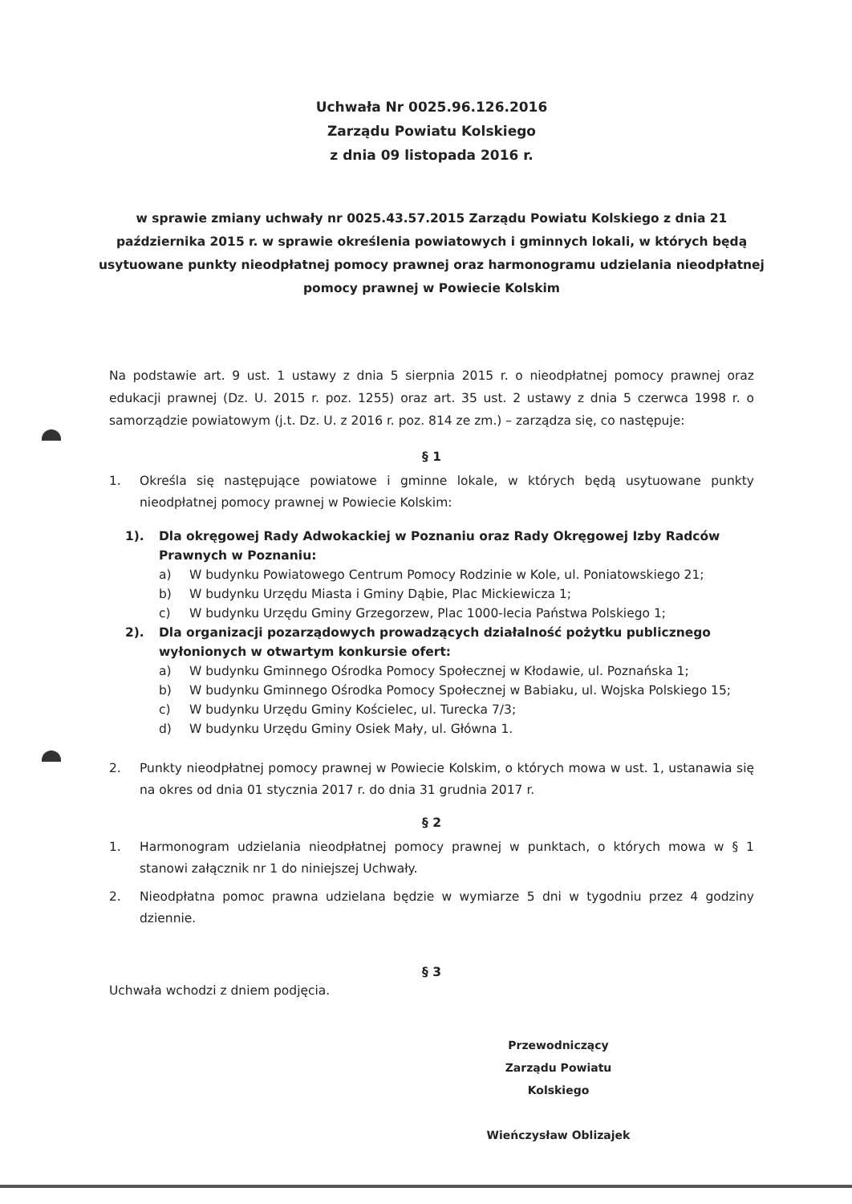Uchwała Nr 0025.96.126.2016
Zarządu Powiatu Kolskiego
z dnia 09 listopada 2016 r.
w sprawie zmiany uchwały nr 0025.43.57.2015 Zarządu Powiatu Kolskiego z dnia 21 października 2015 r. w sprawie określenia powiatowych i gminnych lokali, w których będą usytuowane punkty nieodpłatnej pomocy prawnej oraz harmonogramu udzielania nieodpłatnej pomocy prawnej w Powiecie Kolskim
Na podstawie art. 9 ust. 1 ustawy z dnia 5 sierpnia 2015 r. o nieodpłatnej pomocy prawnej oraz edukacji prawnej (Dz. U. 2015 r. poz. 1255) oraz art. 35 ust. 2 ustawy z dnia 5 czerwca 1998 r. o samorządzie powiatowym (j.t. Dz. U. z 2016 r. poz. 814 ze zm.) – zarządza się, co następuje:
§ 1
1. Określa się następujące powiatowe i gminne lokale, w których będą usytuowane punkty nieodpłatnej pomocy prawnej w Powiecie Kolskim:
1). Dla okręgowej Rady Adwokackiej w Poznaniu oraz Rady Okręgowej Izby Radców Prawnych w Poznaniu:
a) W budynku Powiatowego Centrum Pomocy Rodzinie w Kole, ul. Poniatowskiego 21;
b) W budynku Urzędu Miasta i Gminy Dąbie, Plac Mickiewicza 1;
c) W budynku Urzędu Gminy Grzegorzew, Plac 1000-lecia Państwa Polskiego 1;
2). Dla organizacji pozarządowych prowadzących działalność pożytku publicznego wyłonionych w otwartym konkursie ofert:
a) W budynku Gminnego Ośrodka Pomocy Społecznej w Kłodawie, ul. Poznańska 1;
b) W budynku Gminnego Ośrodka Pomocy Społecznej w Babiaku, ul. Wojska Polskiego 15;
c) W budynku Urzędu Gminy Kościelec, ul. Turecka 7/3;
d) W budynku Urzędu Gminy Osiek Mały, ul. Główna 1.
2. Punkty nieodpłatnej pomocy prawnej w Powiecie Kolskim, o których mowa w ust. 1, ustanawia się na okres od dnia 01 stycznia 2017 r. do dnia 31 grudnia 2017 r.
§ 2
1. Harmonogram udzielania nieodpłatnej pomocy prawnej w punktach, o których mowa w § 1 stanowi załącznik nr 1 do niniejszej Uchwały.
2. Nieodpłatna pomoc prawna udzielana będzie w wymiarze 5 dni w tygodniu przez 4 godziny dziennie.
§ 3
Uchwała wchodzi z dniem podjęcia.
Przewodniczący
Zarządu Powiatu Kolskiego
Wieńczysław Oblizajek